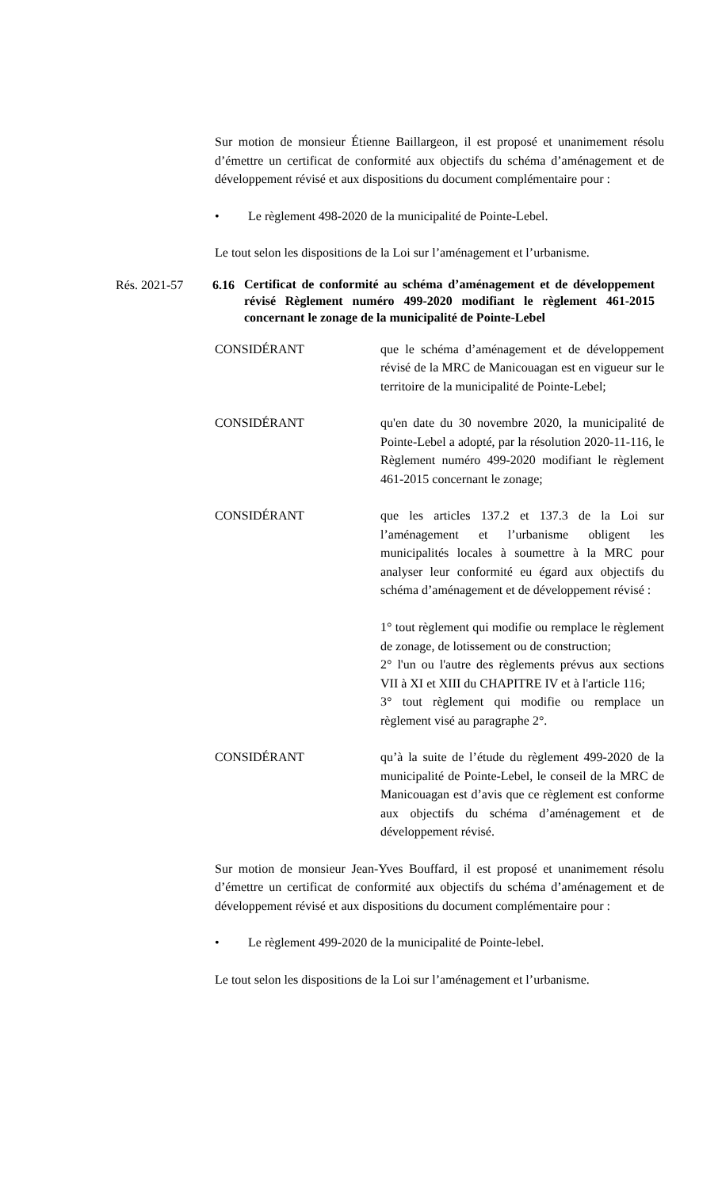Sur motion de monsieur Étienne Baillargeon, il est proposé et unanimement résolu d’émettre un certificat de conformité aux objectifs du schéma d’aménagement et de développement révisé et aux dispositions du document complémentaire pour :
• Le règlement 498-2020 de la municipalité de Pointe-Lebel.
Le tout selon les dispositions de la Loi sur l’aménagement et l’urbanisme.
Rés. 2021-57 6.16
Certificat de conformité au schéma d’aménagement et de développement révisé Règlement numéro 499-2020 modifiant le règlement 461-2015 concernant le zonage de la municipalité de Pointe-Lebel
CONSIDÉRANT que le schéma d’aménagement et de développement révisé de la MRC de Manicouagan est en vigueur sur le territoire de la municipalité de Pointe-Lebel;
CONSIDÉRANT qu'en date du 30 novembre 2020, la municipalité de Pointe-Lebel a adopté, par la résolution 2020-11-116, le Règlement numéro 499-2020 modifiant le règlement 461-2015 concernant le zonage;
CONSIDÉRANT que les articles 137.2 et 137.3 de la Loi sur l’aménagement et l’urbanisme obligent les municipalités locales à soumettre à la MRC pour analyser leur conformité eu égard aux objectifs du schéma d’aménagement et de développement révisé :
1° tout règlement qui modifie ou remplace le règlement de zonage, de lotissement ou de construction;
2° l'un ou l'autre des règlements prévus aux sections VII à XI et XIII du CHAPITRE IV et à l'article 116;
3° tout règlement qui modifie ou remplace un règlement visé au paragraphe 2°.
CONSIDÉRANT qu’à la suite de l’étude du règlement 499-2020 de la municipalité de Pointe-Lebel, le conseil de la MRC de Manicouagan est d’avis que ce règlement est conforme aux objectifs du schéma d’aménagement et de développement révisé.
Sur motion de monsieur Jean-Yves Bouffard, il est proposé et unanimement résolu d’émettre un certificat de conformité aux objectifs du schéma d’aménagement et de développement révisé et aux dispositions du document complémentaire pour :
• Le règlement 499-2020 de la municipalité de Pointe-lebel.
Le tout selon les dispositions de la Loi sur l’aménagement et l’urbanisme.